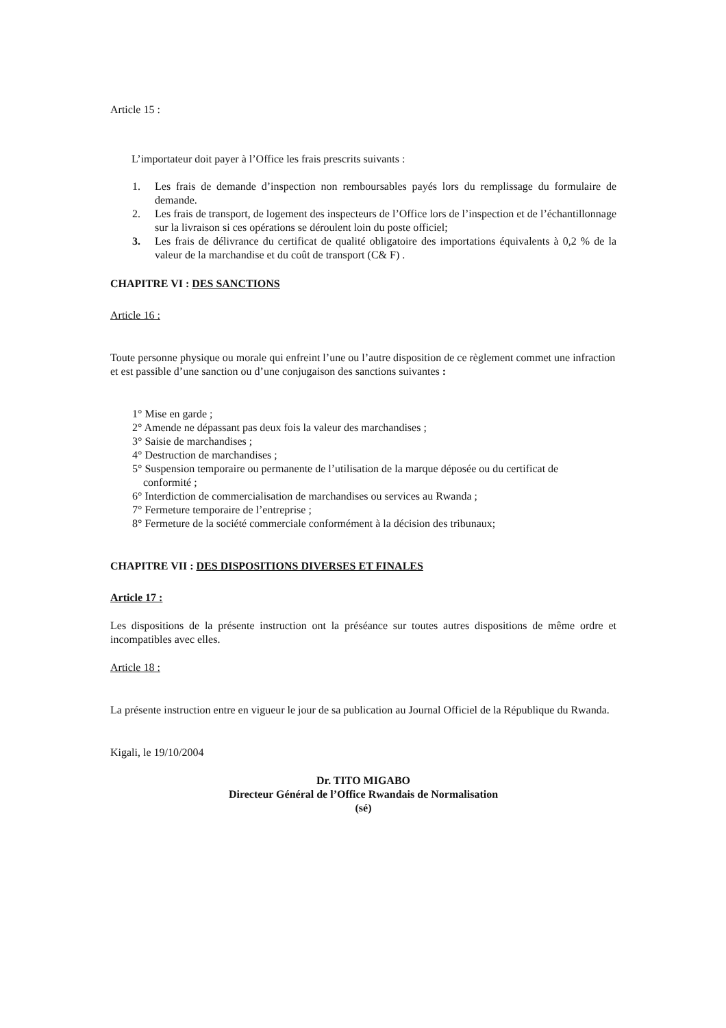Article 15 :
L’importateur doit payer à l’Office les frais prescrits suivants :
1. Les frais de demande d’inspection non remboursables payés lors du remplissage du formulaire de demande.
2. Les frais de transport, de logement des inspecteurs de l’Office lors de l’inspection et de l’échantillonnage sur la livraison si ces opérations se déroulent loin du poste officiel;
3. Les frais de délivrance du certificat de qualité obligatoire des importations équivalents à 0,2 % de la valeur de la marchandise et du coût de transport (C& F) .
CHAPITRE VI : DES SANCTIONS
Article 16 :
Toute personne physique ou morale qui enfreint l’une ou l’autre disposition de ce règlement commet une infraction et est passible d’une sanction ou d’une conjugaison des sanctions suivantes :
1° Mise en garde ;
2° Amende ne dépassant pas deux fois la valeur des marchandises ;
3° Saisie de marchandises ;
4° Destruction de marchandises ;
5° Suspension temporaire ou permanente de l’utilisation de la marque déposée ou du certificat de
conformité ;
6° Interdiction de commercialisation de marchandises ou services au Rwanda ;
7° Fermeture temporaire de l’entreprise ;
8° Fermeture de la société commerciale conformément à la décision des tribunaux;
CHAPITRE VII : DES DISPOSITIONS DIVERSES ET FINALES
Article 17 :
Les dispositions de la présente instruction ont la préséance sur toutes autres dispositions de même ordre et incompatibles avec elles.
Article 18 :
La présente instruction entre en vigueur le jour de sa publication au Journal Officiel de la République du Rwanda.
Kigali, le 19/10/2004
Dr. TITO MIGABO
Directeur Général de l’Office Rwandais de Normalisation
(sé)